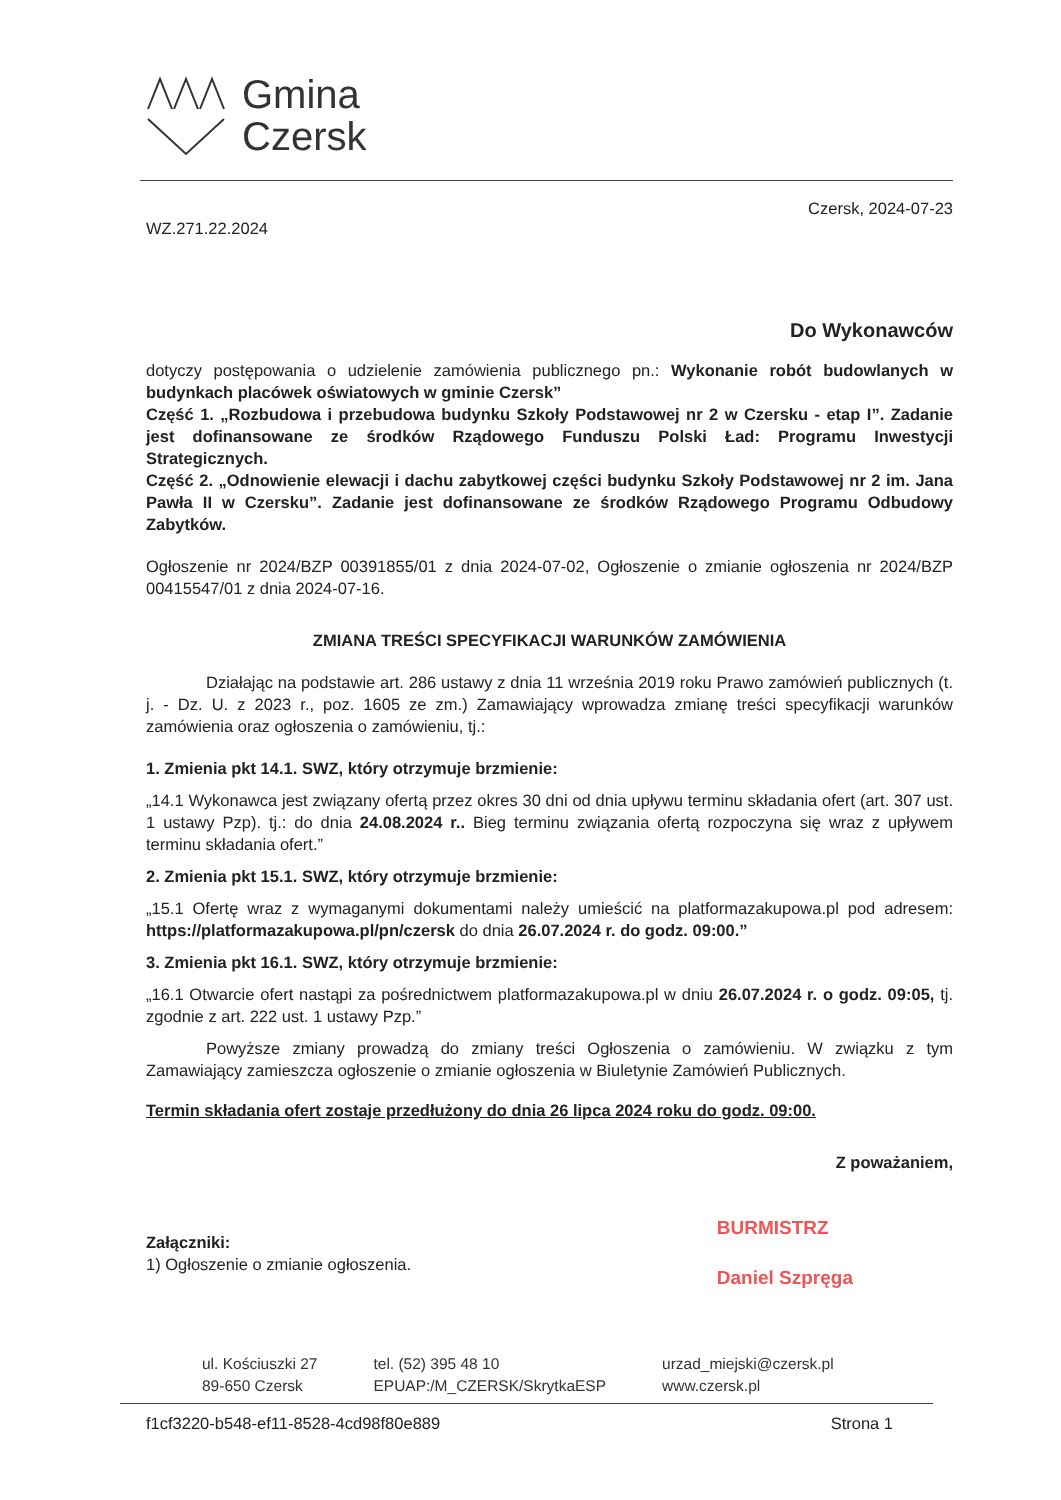Gmina
Czersk
WZ.271.22.2024
Czersk, 2024-07-23
Do Wykonawców
dotyczy postępowania o udzielenie zamówienia publicznego pn.: Wykonanie robót budowlanych w budynkach placówek oświatowych w gminie Czersk”
Część 1. „Rozbudowa i przebudowa budynku Szkoły Podstawowej nr 2 w Czersku - etap I”. Zadanie jest dofinansowane ze środków Rządowego Funduszu Polski Ład: Programu Inwestycji Strategicznych.
Część 2. „Odnowienie elewacji i dachu zabytkowej części budynku Szkoły Podstawowej nr 2 im. Jana Pawła II w Czersku”. Zadanie jest dofinansowane ze środków Rządowego Programu Odbudowy Zabytków.
Ogłoszenie nr 2024/BZP 00391855/01 z dnia 2024-07-02, Ogłoszenie o zmianie ogłoszenia nr 2024/BZP 00415547/01 z dnia 2024-07-16.
ZMIANA TREŚCI SPECYFIKACJI WARUNKÓW ZAMÓWIENIA
Działając na podstawie art. 286 ustawy z dnia 11 września 2019 roku Prawo zamówień publicznych (t. j. - Dz. U. z 2023 r., poz. 1605 ze zm.) Zamawiający wprowadza zmianę treści specyfikacji warunków zamówienia oraz ogłoszenia o zamówieniu, tj.:
1. Zmienia pkt 14.1. SWZ, który otrzymuje brzmienie:
„14.1 Wykonawca jest związany ofertą przez okres 30 dni od dnia upływu terminu składania ofert (art. 307 ust. 1 ustawy Pzp). tj.: do dnia 24.08.2024 r.. Bieg terminu związania ofertą rozpoczyna się wraz z upływem terminu składania ofert.”
2. Zmienia pkt 15.1. SWZ, który otrzymuje brzmienie:
„15.1 Ofertę wraz z wymaganymi dokumentami należy umieścić na platformazakupowa.pl pod adresem: https://platformazakupowa.pl/pn/czersk do dnia 26.07.2024 r. do godz. 09:00.”
3. Zmienia pkt 16.1. SWZ, który otrzymuje brzmienie:
„16.1 Otwarcie ofert nastąpi za pośrednictwem platformazakupowa.pl w dniu 26.07.2024 r. o godz. 09:05, tj. zgodnie z art. 222 ust. 1 ustawy Pzp.”
Powyższe zmiany prowadzą do zmiany treści Ogłoszenia o zamówieniu. W związku z tym Zamawiający zamieszcza ogłoszenie o zmianie ogłoszenia w Biuletynie Zamówień Publicznych.
Termin składania ofert zostaje przedłużony do dnia 26 lipca 2024 roku do godz. 09:00.
Załączniki:
1) Ogłoszenie o zmianie ogłoszenia.
Z poważaniem,
BURMISTRZ
Daniel Szpręga
ul. Kościuszki 27
89-650 Czersk
tel. (52) 395 48 10
EPUAP:/M_CZERSK/SkrytkaESP
urzad_miejski@czersk.pl
www.czersk.pl
f1cf3220-b548-ef11-8528-4cd98f80e889 Strona 1